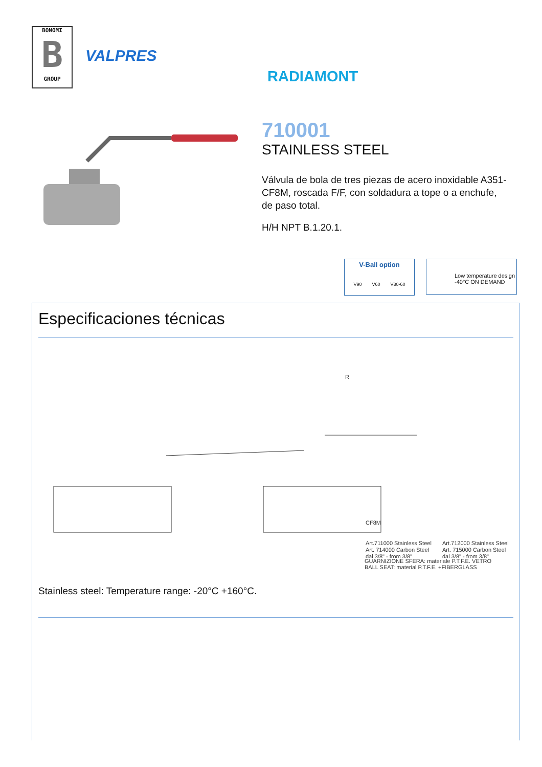BONOMI
B
GROUP
VALPRES
RADIAMONT
710001
STAINLESS STEEL
Válvula de bola de tres piezas de acero inoxidable A351-CF8M, roscada F/F, con soldadura a tope o a enchufe, de paso total.
H/H NPT B.1.20.1.
V-Ball option
V90 V60 V30-60
Low temperature design
-40°C ON DEMAND
Especificaciones técnicas
CF8M
R
Art.711000 Stainless Steel
Art. 714000 Carbon Steel
dal 3/8" - from 3/8"
Art.712000 Stainless Steel
Art. 715000 Carbon Steel
dal 3/8" - from 3/8"
GUARNIZIONE SFERA: materiale P.T.F.E. VETRO
BALL SEAT: material P.T.F.E. +FIBERGLASS
Stainless steel: Temperature range: -20°C +160°C.